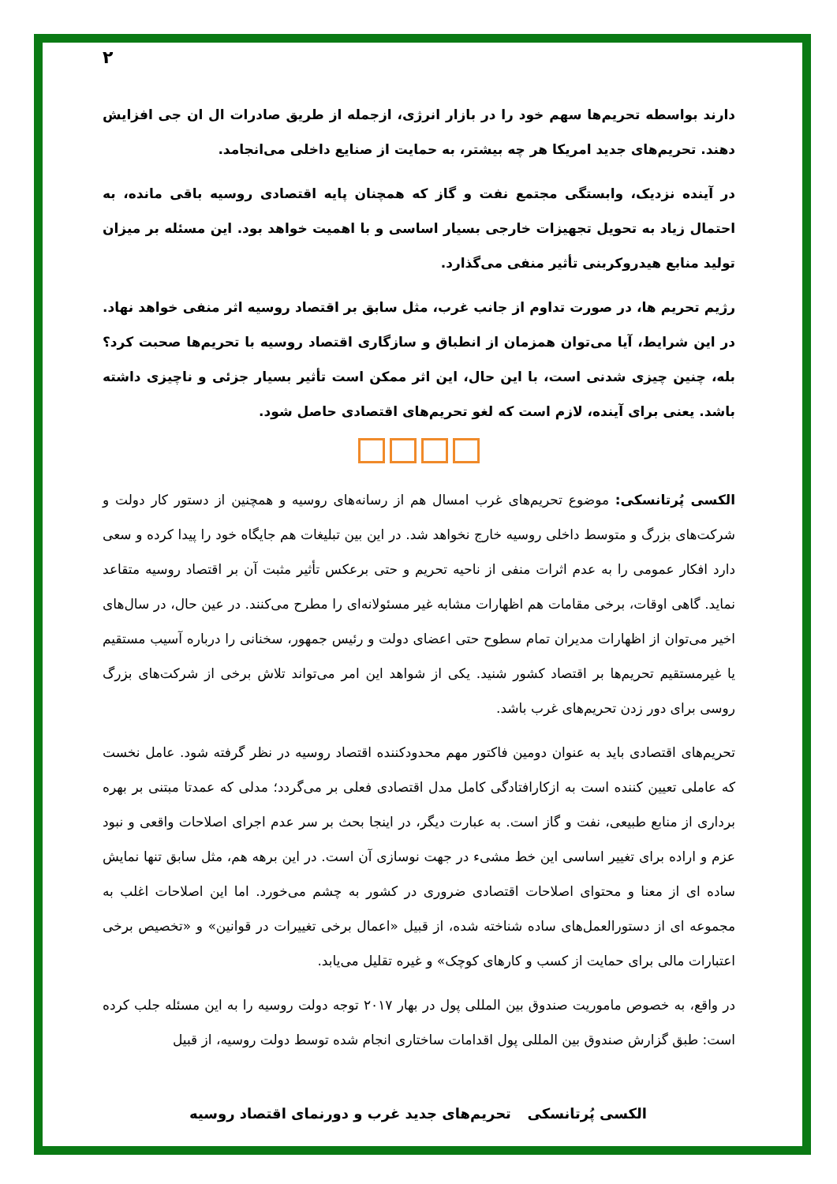۲
دارند بواسطه تحریم‌ها سهم خود را در بازار انرژی، ازجمله از طریق صادرات ال ان جی افزایش دهند. تحریم‌های جدید امریکا هر چه بیشتر، به حمایت از صنایع داخلی می‌انجامد.
در آینده نزدیک، وابستگی مجتمع نفت و گاز که همچنان پایه اقتصادی روسیه باقی مانده، به احتمال زیاد به تحویل تجهیزات خارجی بسیار اساسی و با اهمیت خواهد بود. این مسئله بر میزان تولید منابع هیدروکربنی تأثیر منفی می‌گذارد.
رژیم تحریم ها، در صورت تداوم از جانب غرب، مثل سابق بر اقتصاد روسیه اثر منفی خواهد نهاد. در این شرایط، آیا می‌توان همزمان از انطباق و سازگاری اقتصاد روسیه با تحریم‌ها صحبت کرد؟ بله، چنین چیزی شدنی است، با این حال، این اثر ممکن است تأثیر بسیار جزئی و ناچیزی داشته باشد. یعنی برای آینده، لازم است که لغو تحریم‌های اقتصادی حاصل شود.
الکسی پُرتانسکی: موضوع تحریم‌های غرب امسال هم از رسانه‌های روسیه و همچنین از دستور کار دولت و شرکت‌های بزرگ و متوسط داخلی روسیه خارج نخواهد شد. در این بین تبلیغات هم جایگاه خود را پیدا کرده و سعی دارد افکار عمومی را به عدم اثرات منفی از ناحیه تحریم و حتی برعکس تأثیر مثبت آن بر اقتصاد روسیه متقاعد نماید. گاهی اوقات، برخی مقامات هم اظهارات مشابه غیر مسئولانه‌ای را مطرح می‌کنند. در عین حال، در سال‌های اخیر می‌توان از اظهارات مدیران تمام سطوح حتی اعضای دولت و رئیس جمهور، سخنانی را درباره آسیب مستقیم یا غیرمستقیم تحریم‌ها بر اقتصاد کشور شنید. یکی از شواهد این امر می‌تواند تلاش برخی از شرکت‌های بزرگ روسی برای دور زدن تحریم‌های غرب باشد.
تحریم‌های اقتصادی باید به عنوان دومین فاکتور مهم محدودکننده اقتصاد روسیه در نظر گرفته شود. عامل نخست که عاملی تعیین کننده است به ازکارافتادگی کامل مدل اقتصادی فعلی بر می‌گردد؛ مدلی که عمدتا مبتنی بر بهره برداری از منابع طبیعی، نفت و گاز است. به عبارت دیگر، در اینجا بحث بر سر عدم اجرای اصلاحات واقعی و نبود عزم و اراده برای تغییر اساسی این خط مشیء در جهت نوسازی آن است. در این برهه هم، مثل سابق تنها نمایش ساده ای از معنا و محتوای اصلاحات اقتصادی ضروری در کشور به چشم می‌خورد. اما این اصلاحات اغلب به مجموعه ای از دستورالعمل‌های ساده شناخته شده، از قبیل «اعمال برخی تغییرات در قوانین» و «تخصیص برخی اعتبارات مالی برای حمایت از کسب و کارهای کوچک» و غیره تقلیل می‌یابد.
در واقع، به خصوص ماموریت صندوق بین المللی پول در بهار ۲۰۱۷ توجه دولت روسیه را به این مسئله جلب کرده است: طبق گزارش صندوق بین المللی پول اقدامات ساختاری انجام شده توسط دولت روسیه، از قبیل
الکسی پُرتانسکی تحریم‌های جدید غرب و دورنمای اقتصاد روسیه